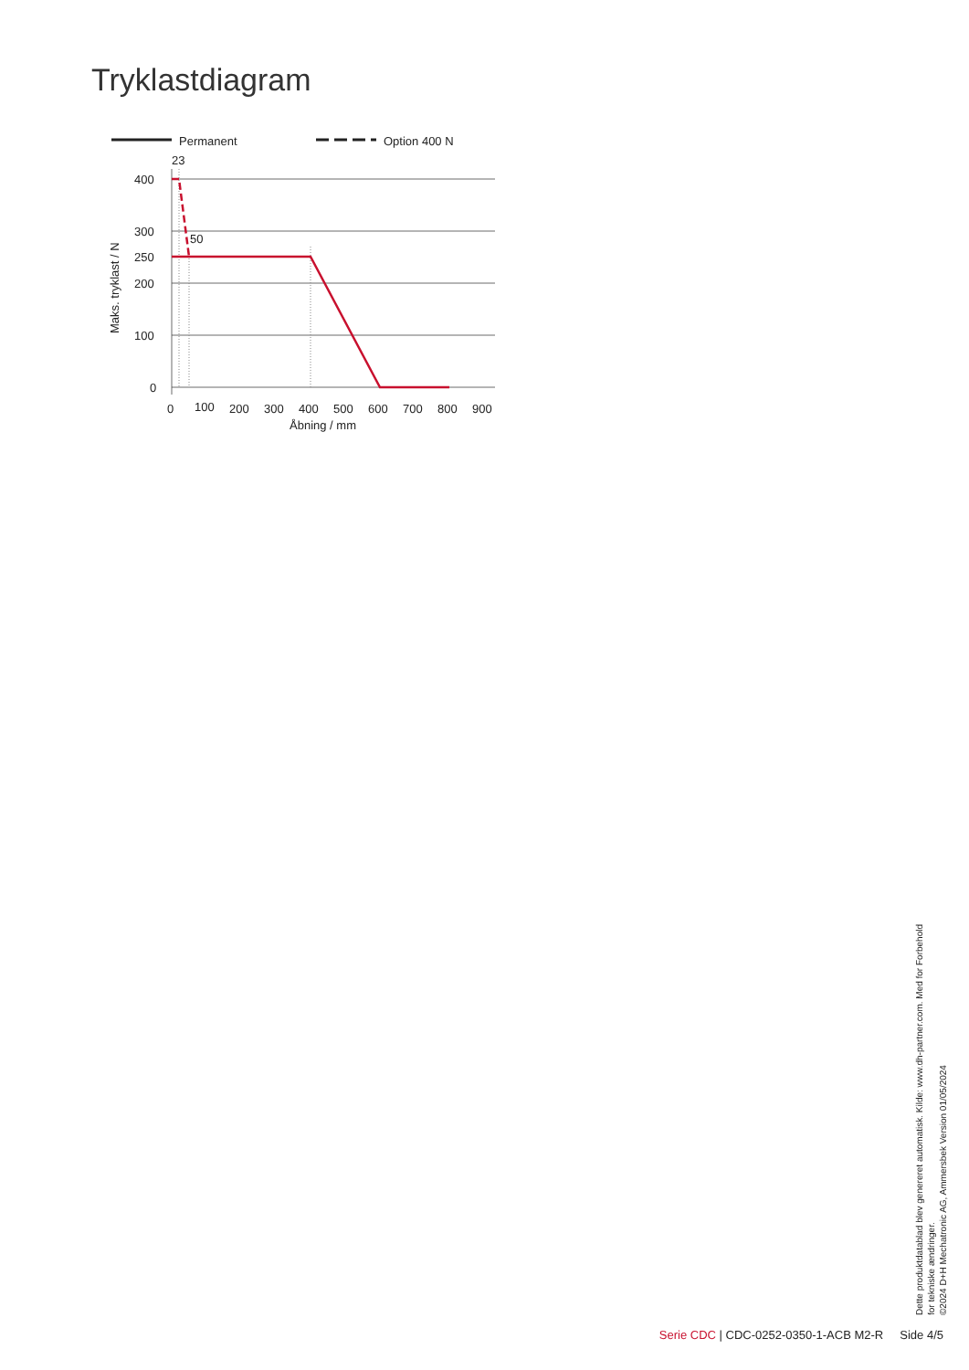Tryklastdiagram
Permanent
Option 400 N
23
50
400
300
250
200
100
0
0
100
200
300
400
500
600
700
800
900
Åbning / mm
Maks. tryklast / N
Dette produktdatablad blev genereret automatisk. Kilde: www.dh-partner.com. Med for Forbehold for tekniske ændringer.
©2024 D+H Mechatronic AG, Ammersbek Version 01/05/2024
Serie CDC | CDC-0252-0350-1-ACB M2-R Side 4/5